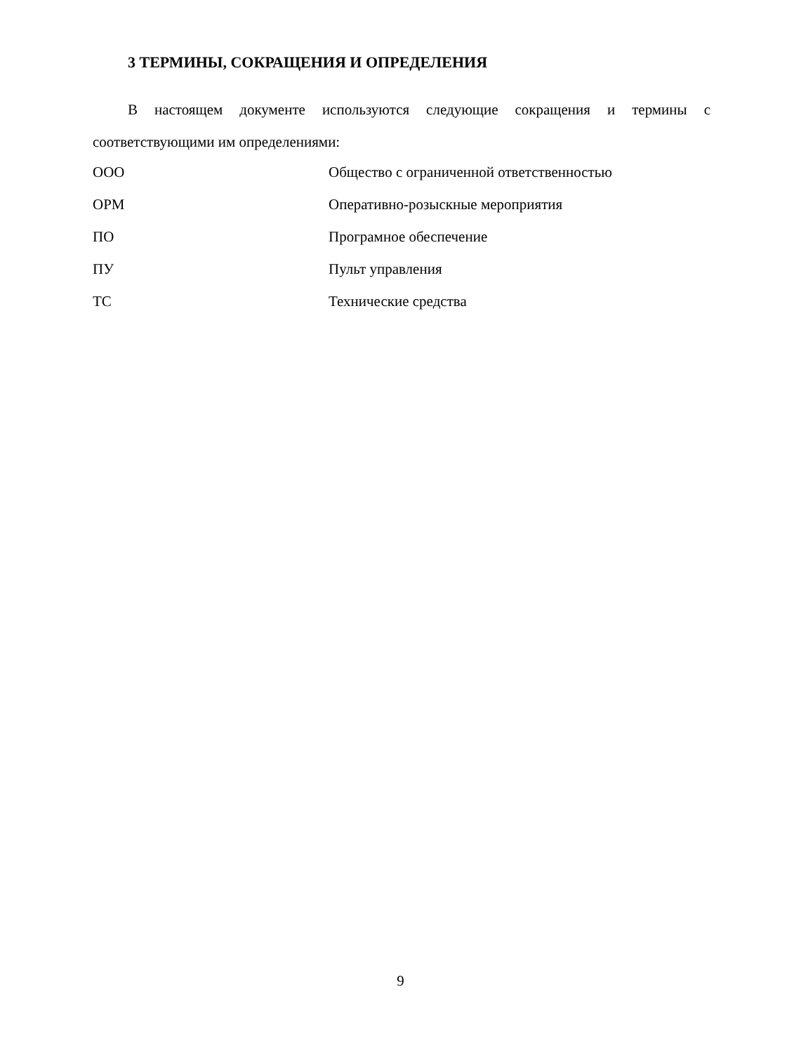3 ТЕРМИНЫ, СОКРАЩЕНИЯ И ОПРЕДЕЛЕНИЯ
В настоящем документе используются следующие сокращения и термины с соответствующими им определениями:
| ООО | Общество с ограниченной ответственностью |
| ОРМ | Оперативно-розыскные мероприятия |
| ПО | Програмное обеспечение |
| ПУ | Пульт управления |
| ТС | Технические средства |
9